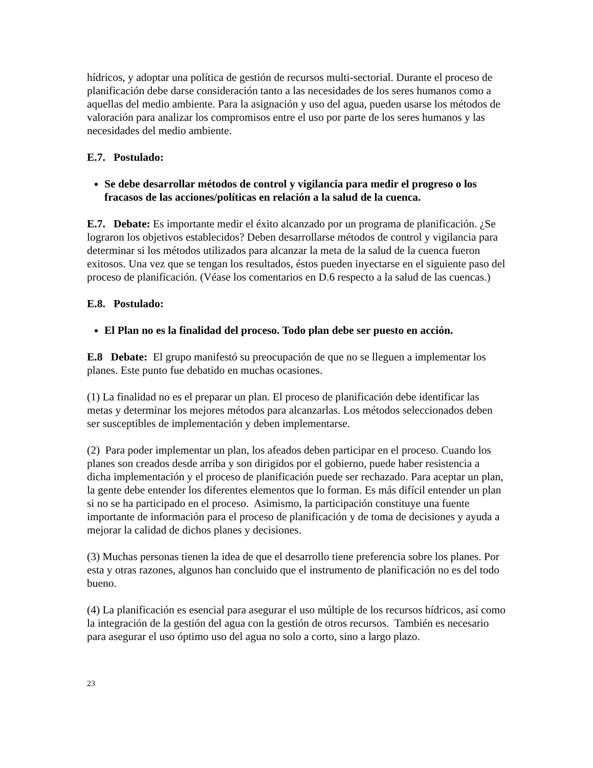hídricos, y adoptar una política de gestión de recursos multi-sectorial. Durante el proceso de planificación debe darse consideración tanto a las necesidades de los seres humanos como a aquellas del medio ambiente. Para la asignación y uso del agua, pueden usarse los métodos de valoración para analizar los compromisos entre el uso por parte de los seres humanos y las necesidades del medio ambiente.
E.7. Postulado:
Se debe desarrollar métodos de control y vigilancia para medir el progreso o los fracasos de las acciones/políticas en relación a la salud de la cuenca.
E.7. Debate: Es importante medir el éxito alcanzado por un programa de planificación. ¿Se lograron los objetivos establecidos? Deben desarrollarse métodos de control y vigilancia para determinar si los métodos utilizados para alcanzar la meta de la salud de la cuenca fueron exitosos. Una vez que se tengan los resultados, éstos pueden inyectarse en el siguiente paso del proceso de planificación. (Véase los comentarios en D.6 respecto a la salud de las cuencas.)
E.8. Postulado:
El Plan no es la finalidad del proceso. Todo plan debe ser puesto en acción.
E.8 Debate: El grupo manifestó su preocupación de que no se lleguen a implementar los planes. Este punto fue debatido en muchas ocasiones.
(1) La finalidad no es el preparar un plan. El proceso de planificación debe identificar las metas y determinar los mejores métodos para alcanzarlas. Los métodos seleccionados deben ser susceptibles de implementación y deben implementarse.
(2) Para poder implementar un plan, los afeados deben participar en el proceso. Cuando los planes son creados desde arriba y son dirigidos por el gobierno, puede haber resistencia a dicha implementación y el proceso de planificación puede ser rechazado. Para aceptar un plan, la gente debe entender los diferentes elementos que lo forman. Es más difícil entender un plan si no se ha participado en el proceso. Asimismo, la participación constituye una fuente importante de información para el proceso de planificación y de toma de decisiones y ayuda a mejorar la calidad de dichos planes y decisiones.
(3) Muchas personas tienen la idea de que el desarrollo tiene preferencia sobre los planes. Por esta y otras razones, algunos han concluido que el instrumento de planificación no es del todo bueno.
(4) La planificación es esencial para asegurar el uso múltiple de los recursos hídricos, así como la integración de la gestión del agua con la gestión de otros recursos. También es necesario para asegurar el uso óptimo uso del agua no solo a corto, sino a largo plazo.
23